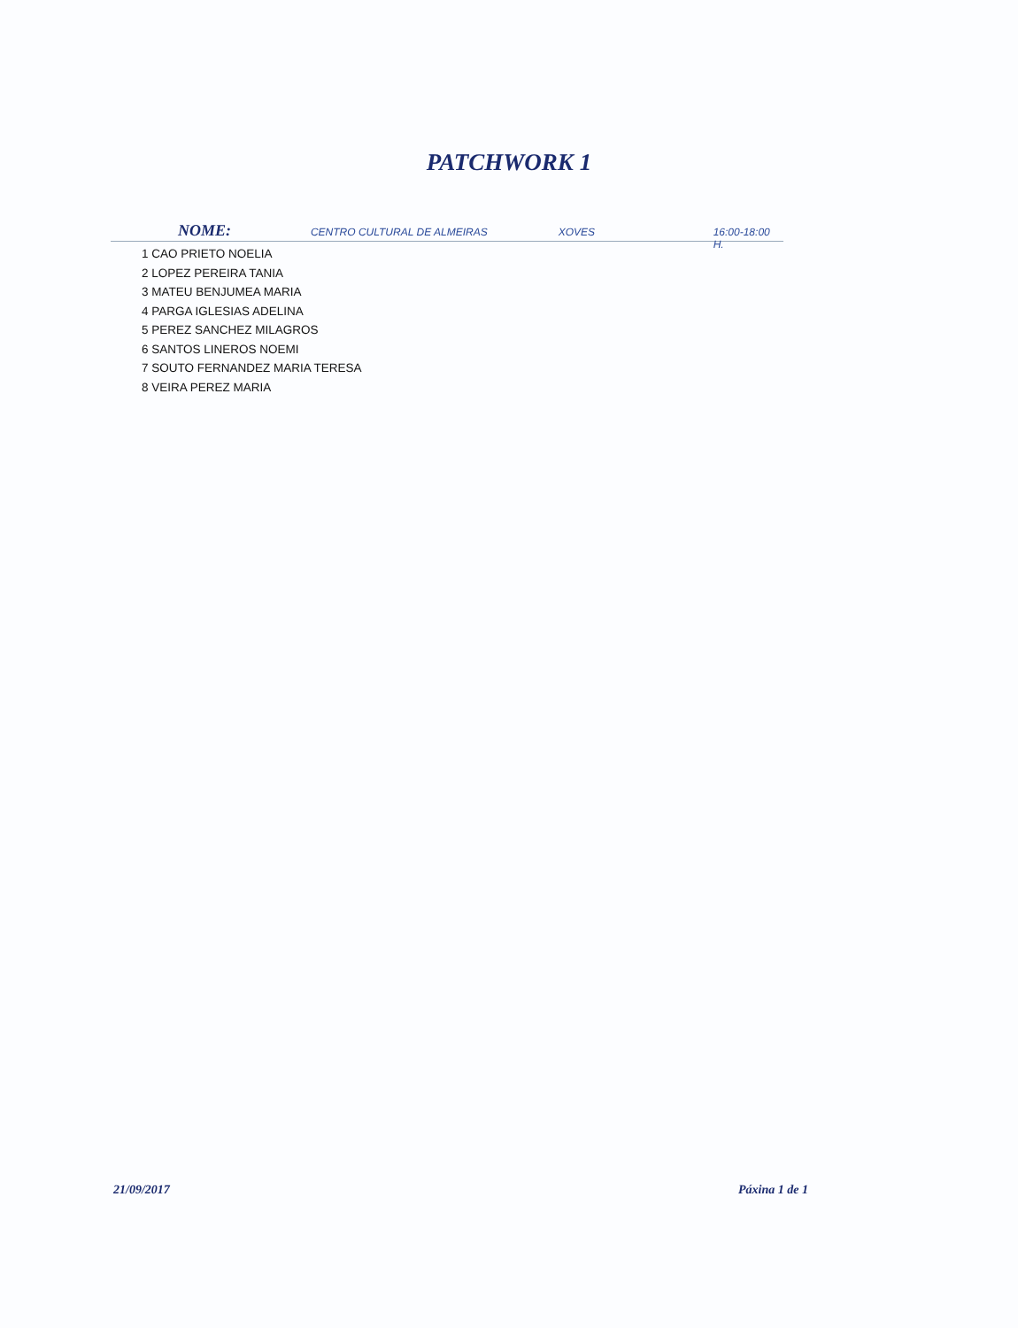PATCHWORK 1
NOME: CENTRO CULTURAL DE ALMEIRAS XOVES 16:00-18:00 H.
1 CAO PRIETO NOELIA
2 LOPEZ PEREIRA TANIA
3 MATEU BENJUMEA MARIA
4 PARGA IGLESIAS ADELINA
5 PEREZ SANCHEZ MILAGROS
6 SANTOS LINEROS NOEMI
7 SOUTO FERNANDEZ MARIA TERESA
8 VEIRA PEREZ MARIA
21/09/2017 Páxina 1 de 1